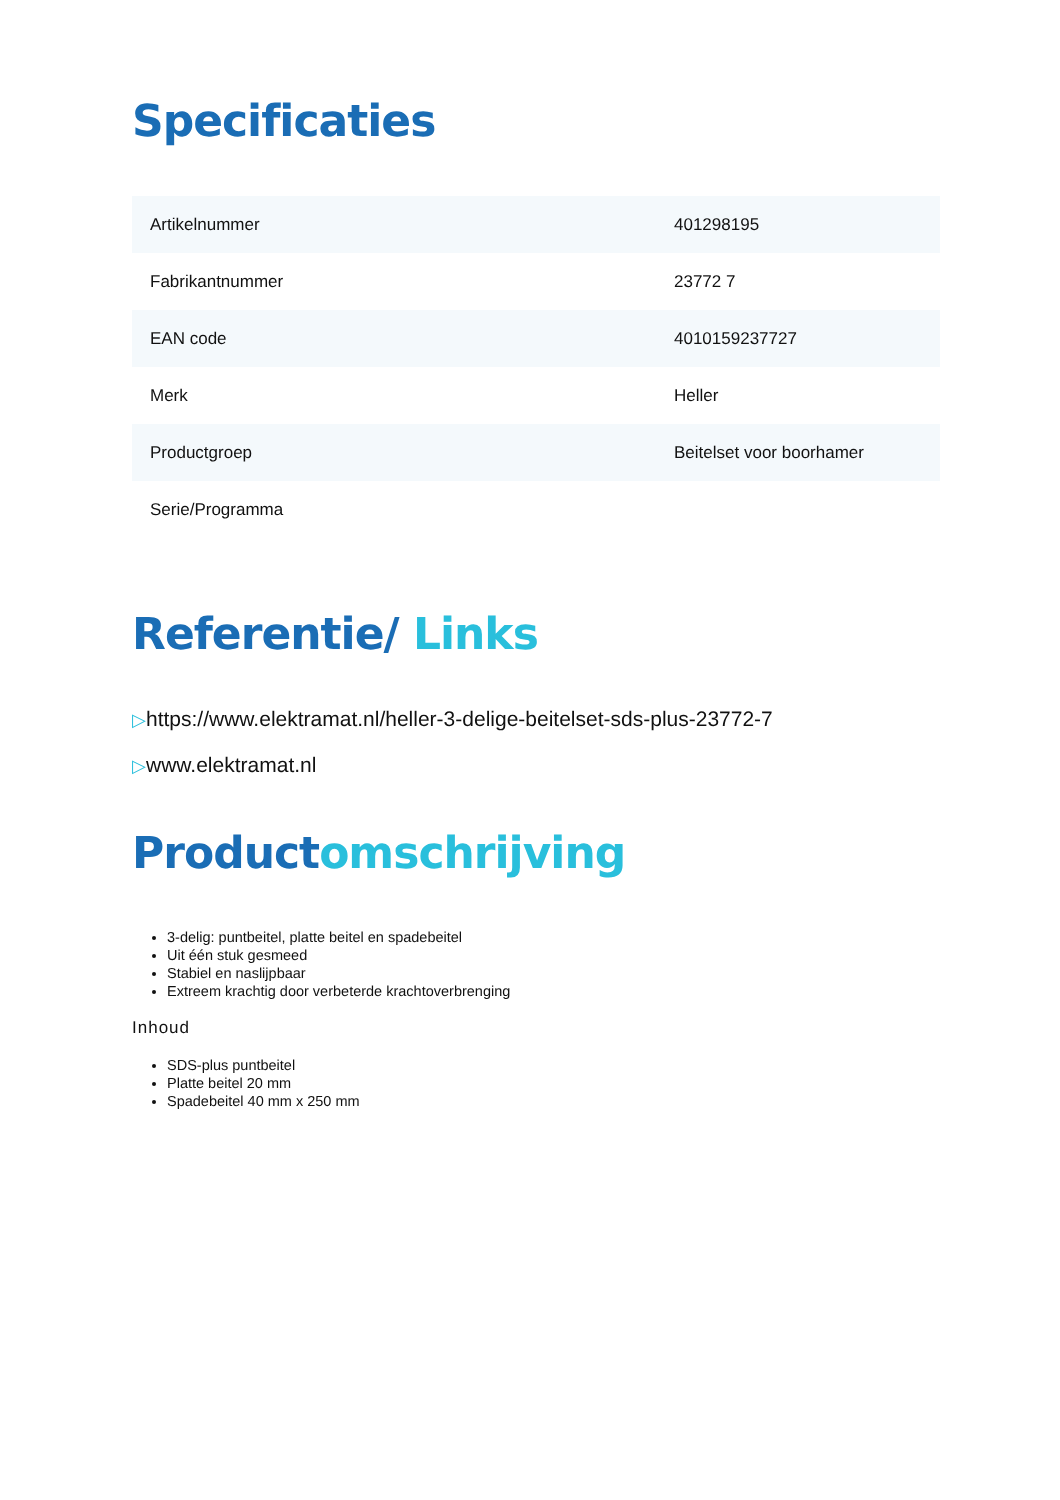Specificaties
| Artikelnummer | 401298195 |
| Fabrikantnummer | 23772 7 |
| EAN code | 4010159237727 |
| Merk | Heller |
| Productgroep | Beitelset voor boorhamer |
| Serie/Programma | |
Referentie/ Links
▷https://www.elektramat.nl/heller-3-delige-beitelset-sds-plus-23772-7
▷www.elektramat.nl
Productomschrijving
3-delig: puntbeitel, platte beitel en spadebeitel
Uit één stuk gesmeed
Stabiel en naslijpbaar
Extreem krachtig door verbeterde krachtoverbrenging
Inhoud
SDS-plus puntbeitel
Platte beitel 20 mm
Spadebeitel 40 mm x 250 mm